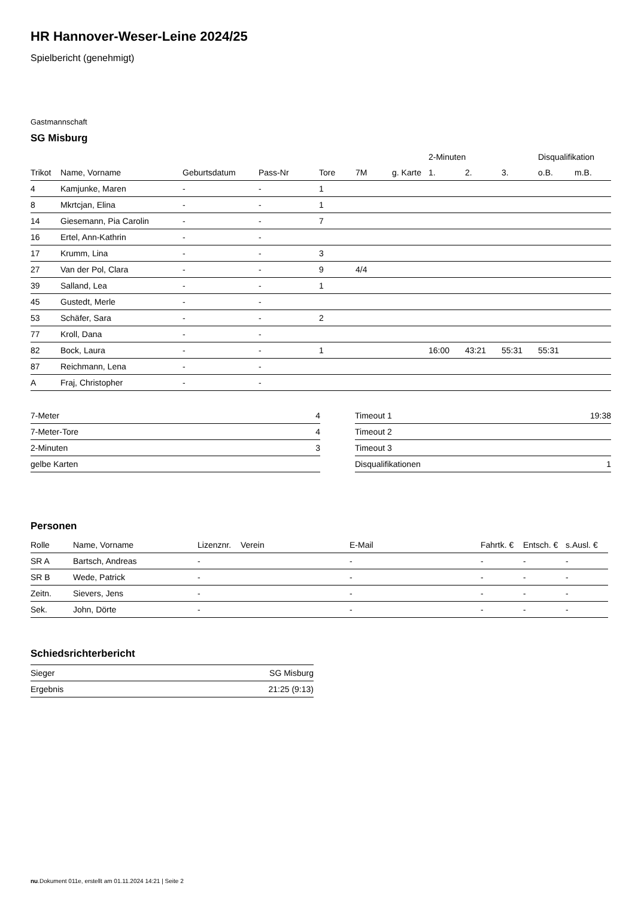HR Hannover-Weser-Leine 2024/25
Spielbericht (genehmigt)
Gastmannschaft
SG Misburg
| | | | | | | | 2-Minuten | | | Disqualifikation | |
| --- | --- | --- | --- | --- | --- | --- | --- | --- | --- | --- | --- |
| Trikot | Name, Vorname | Geburtsdatum | Pass-Nr | Tore | 7M | g. Karte | 1. | 2. | 3. | o.B. | m.B. |
| 4 | Kamjunke, Maren | - | - | 1 | | | | | | | |
| 8 | Mkrtcjan, Elina | - | - | 1 | | | | | | | |
| 14 | Giesemann, Pia Carolin | - | - | 7 | | | | | | | |
| 16 | Ertel, Ann-Kathrin | - | - | | | | | | | | |
| 17 | Krumm, Lina | - | - | 3 | | | | | | | |
| 27 | Van der Pol, Clara | - | - | 9 | 4/4 | | | | | | |
| 39 | Salland, Lea | - | - | 1 | | | | | | | |
| 45 | Gustedt, Merle | - | - | | | | | | | | |
| 53 | Schäfer, Sara | - | - | 2 | | | | | | | |
| 77 | Kroll, Dana | - | - | | | | | | | | |
| 82 | Bock, Laura | - | - | 1 | | | 16:00 | 43:21 | 55:31 | 55:31 | |
| 87 | Reichmann, Lena | - | - | | | | | | | | |
| A | Fraj, Christopher | - | - | | | | | | | | |
| 7-Meter | 4 |
| 7-Meter-Tore | 4 |
| 2-Minuten | 3 |
| gelbe Karten | |
| Timeout 1 | 19:38 |
| Timeout 2 | |
| Timeout 3 | |
| Disqualifikationen | 1 |
Personen
| Rolle | Name, Vorname | Lizenznr. | Verein | E-Mail | Fahrtk. € | Entsch. € | s.Ausl. € |
| --- | --- | --- | --- | --- | --- | --- | --- |
| SR A | Bartsch, Andreas | - | | - | - | - | - |
| SR B | Wede, Patrick | - | | - | - | - | - |
| Zeitn. | Sievers, Jens | - | | - | - | - | - |
| Sek. | John, Dörte | - | | - | - | - | - |
Schiedsrichterbericht
| Sieger | SG Misburg |
| Ergebnis | 21:25 (9:13) |
nu.Dokument 011e, erstellt am 01.11.2024 14:21 | Seite 2